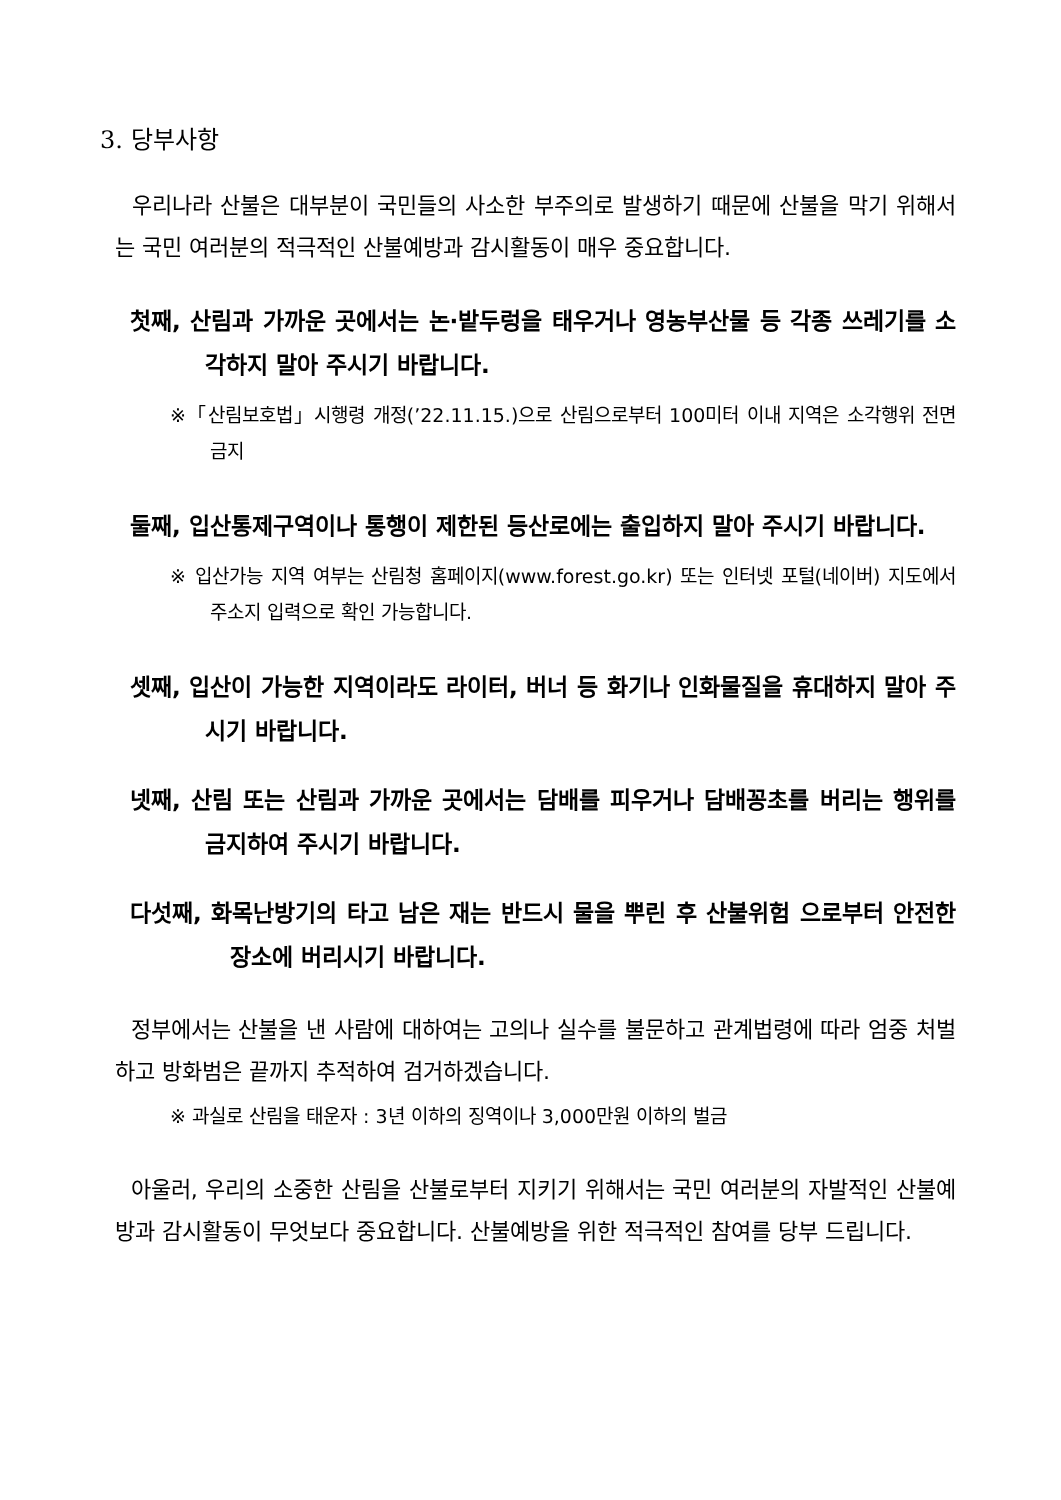3. 당부사항
우리나라 산불은 대부분이 국민들의 사소한 부주의로 발생하기 때문에 산불을 막기 위해서는 국민 여러분의 적극적인 산불예방과 감시활동이 매우 중요합니다.
첫째, 산림과 가까운 곳에서는 논·밭두렁을 태우거나 영농부산물 등 각종 쓰레기를 소각하지 말아 주시기 바랍니다.
※「산림보호법」시행령 개정(’22.11.15.)으로 산림으로부터 100미터 이내 지역은 소각행위 전면 금지
둘째, 입산통제구역이나 통행이 제한된 등산로에는 출입하지 말아 주시기 바랍니다.
※ 입산가능 지역 여부는 산림청 홈페이지(www.forest.go.kr) 또는 인터넷 포털(네이버) 지도에서 주소지 입력으로 확인 가능합니다.
셋째, 입산이 가능한 지역이라도 라이터, 버너 등 화기나 인화물질을 휴대하지 말아 주시기 바랍니다.
넷째, 산림 또는 산림과 가까운 곳에서는 담배를 피우거나 담배꽁초를 버리는 행위를 금지하여 주시기 바랍니다.
다섯째, 화목난방기의 타고 남은 재는 반드시 물을 뿌린 후 산불위험 으로부터 안전한 장소에 버리시기 바랍니다.
정부에서는 산불을 낸 사람에 대하여는 고의나 실수를 불문하고 관계법령에 따라 엄중 처벌하고 방화범은 끝까지 추적하여 검거하겠습니다.
※ 과실로 산림을 태운자 : 3년 이하의 징역이나 3,000만원 이하의 벌금
아울러, 우리의 소중한 산림을 산불로부터 지키기 위해서는 국민 여러분의 자발적인 산불예방과 감시활동이 무엇보다 중요합니다. 산불예방을 위한 적극적인 참여를 당부 드립니다.